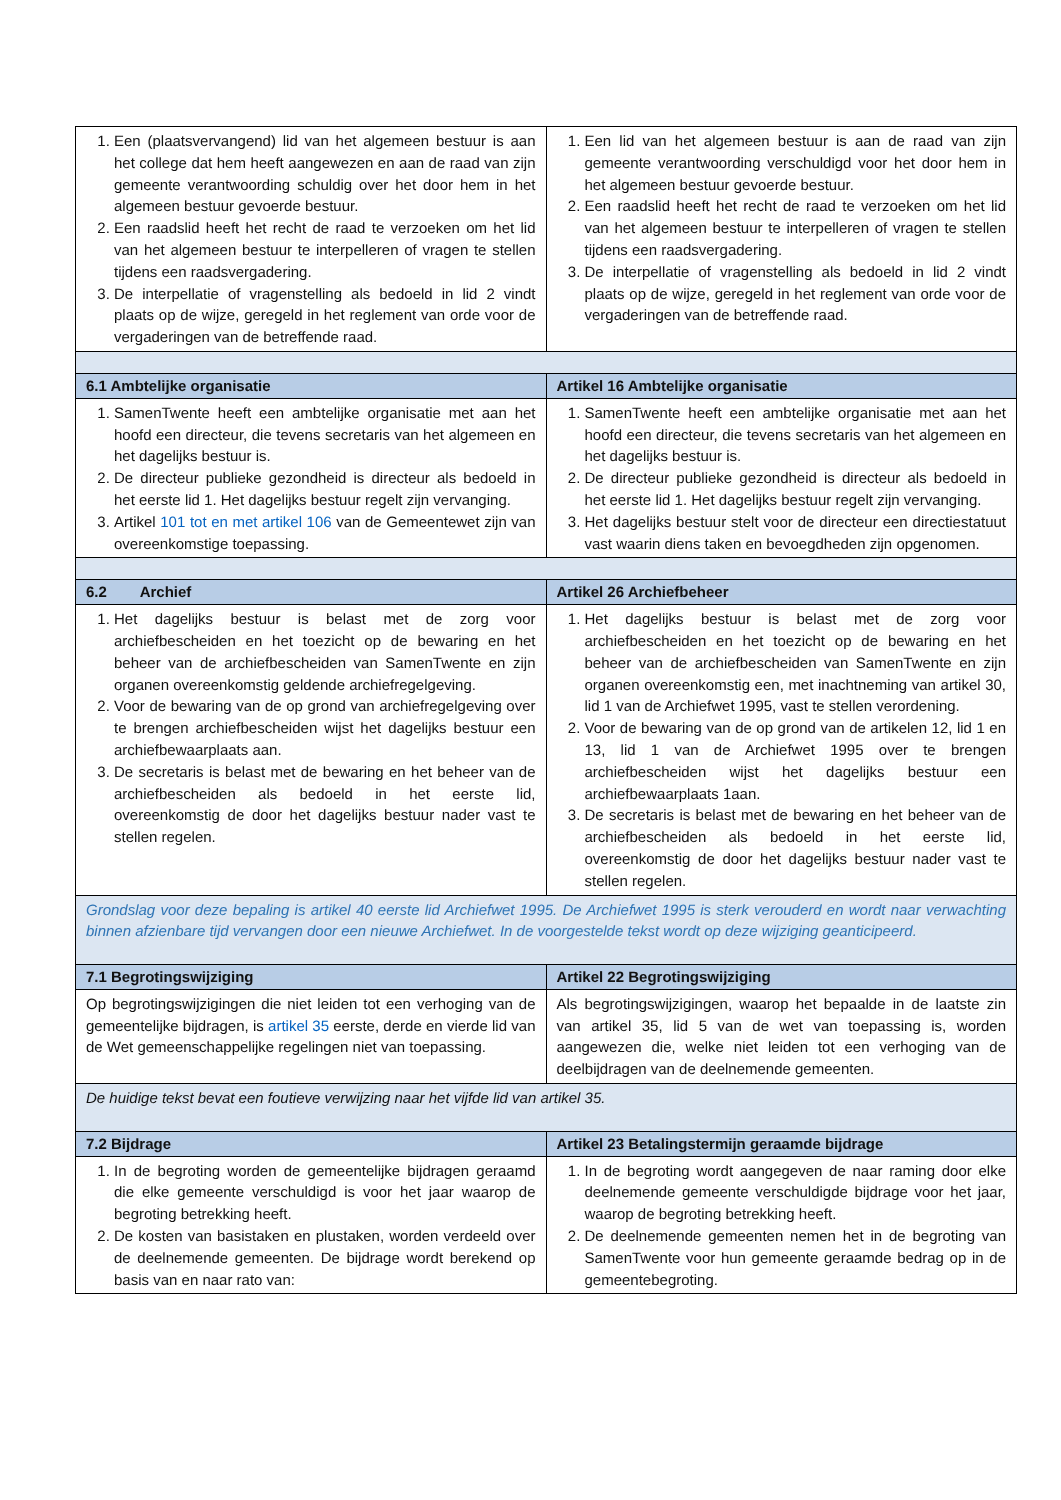| 1. Een (plaatsvervangend) lid van het algemeen bestuur is aan het college dat hem heeft aangewezen en aan de raad van zijn gemeente verantwoording schuldig over het door hem in het algemeen bestuur gevoerde bestuur. 2. Een raadslid heeft het recht de raad te verzoeken om het lid van het algemeen bestuur te interpelleren of vragen te stellen tijdens een raadsvergadering. 3. De interpellatie of vragenstelling als bedoeld in lid 2 vindt plaats op de wijze, geregeld in het reglement van orde voor de vergaderingen van de betreffende raad. | 1. Een lid van het algemeen bestuur is aan de raad van zijn gemeente verantwoording verschuldigd voor het door hem in het algemeen bestuur gevoerde bestuur. 2. Een raadslid heeft het recht de raad te verzoeken om het lid van het algemeen bestuur te interpelleren of vragen te stellen tijdens een raadsvergadering. 3. De interpellatie of vragenstelling als bedoeld in lid 2 vindt plaats op de wijze, geregeld in het reglement van orde voor de vergaderingen van de betreffende raad. |
| 6.1 Ambtelijke organisatie | Artikel 16 Ambtelijke organisatie |
| 1. SamenTwente heeft een ambtelijke organisatie met aan het hoofd een directeur, die tevens secretaris van het algemeen en het dagelijks bestuur is. 2. De directeur publieke gezondheid is directeur als bedoeld in het eerste lid 1. Het dagelijks bestuur regelt zijn vervanging. 3. Artikel 101 tot en met artikel 106 van de Gemeentewet zijn van overeenkomstige toepassing. | 1. SamenTwente heeft een ambtelijke organisatie met aan het hoofd een directeur, die tevens secretaris van het algemeen en het dagelijks bestuur is. 2. De directeur publieke gezondheid is directeur als bedoeld in het eerste lid 1. Het dagelijks bestuur regelt zijn vervanging. 3. Het dagelijks bestuur stelt voor de directeur een directiestatuut vast waarin diens taken en bevoegdheden zijn opgenomen. |
| 6.2 Archief | Artikel 26 Archiefbeheer |
| 1. Het dagelijks bestuur is belast met de zorg voor archiefbescheiden en het toezicht op de bewaring en het beheer van de archiefbescheiden van SamenTwente en zijn organen overeenkomstig geldende archiefregelgeving. 2. Voor de bewaring van de op grond van archiefregelgeving over te brengen archiefbescheiden wijst het dagelijks bestuur een archiefbewaarplaats aan. 3. De secretaris is belast met de bewaring en het beheer van de archiefbescheiden als bedoeld in het eerste lid, overeenkomstig de door het dagelijks bestuur nader vast te stellen regelen. | 1. Het dagelijks bestuur is belast met de zorg voor archiefbescheiden en het toezicht op de bewaring en het beheer van de archiefbescheiden van SamenTwente en zijn organen overeenkomstig een, met inachtneming van artikel 30, lid 1 van de Archiefwet 1995, vast te stellen verordening. 2. Voor de bewaring van de op grond van de artikelen 12, lid 1 en 13, lid 1 van de Archiefwet 1995 over te brengen archiefbescheiden wijst het dagelijks bestuur een archiefbewaarplaats 1aan. 3. De secretaris is belast met de bewaring en het beheer van de archiefbescheiden als bedoeld in het eerste lid, overeenkomstig de door het dagelijks bestuur nader vast te stellen regelen. |
| Grondslag voor deze bepaling is artikel 40 eerste lid Archiefwet 1995. De Archiefwet 1995 is sterk verouderd en wordt naar verwachting binnen afzienbare tijd vervangen door een nieuwe Archiefwet. In de voorgestelde tekst wordt op deze wijziging geanticipeerd. | |
| 7.1 Begrotingswijziging | Artikel 22 Begrotingswijziging |
| Op begrotingswijzigingen die niet leiden tot een verhoging van de gemeentelijke bijdragen, is artikel 35 eerste, derde en vierde lid van de Wet gemeenschappelijke regelingen niet van toepassing. | Als begrotingswijzigingen, waarop het bepaalde in de laatste zin van artikel 35, lid 5 van de wet van toepassing is, worden aangewezen die, welke niet leiden tot een verhoging van de deelbijdragen van de deelnemende gemeenten. |
| De huidige tekst bevat een foutieve verwijzing naar het vijfde lid van artikel 35. | |
| 7.2 Bijdrage | Artikel 23 Betalingstermijn geraamde bijdrage |
| 1. In de begroting worden de gemeentelijke bijdragen geraamd die elke gemeente verschuldigd is voor het jaar waarop de begroting betrekking heeft. 2. De kosten van basistaken en plustaken, worden verdeeld over de deelnemende gemeenten. De bijdrage wordt berekend op basis van en naar rato van: | 1. In de begroting wordt aangegeven de naar raming door elke deelnemende gemeente verschuldigde bijdrage voor het jaar, waarop de begroting betrekking heeft. 2. De deelnemende gemeenten nemen het in de begroting van SamenTwente voor hun gemeente geraamde bedrag op in de gemeentebegroting. |